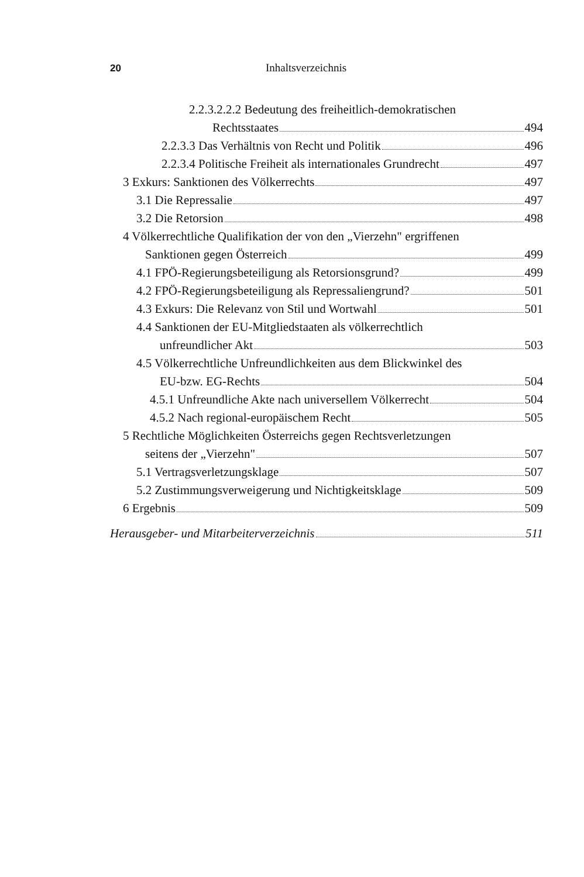20 Inhaltsverzeichnis
2.2.3.2.2.2 Bedeutung des freiheitlich-demokratischen
Rechtsstaates 494
2.2.3.3 Das Verhältnis von Recht und Politik 496
2.2.3.4 Politische Freiheit als internationales Grundrecht 497
3 Exkurs: Sanktionen des Völkerrechts 497
3.1 Die Repressalie 497
3.2 Die Retorsion 498
4 Völkerrechtliche Qualifikation der von den „Vierzehn" ergriffenen
Sanktionen gegen Österreich 499
4.1 FPÖ-Regierungsbeteiligung als Retorsionsgrund? 499
4.2 FPÖ-Regierungsbeteiligung als Repressaliengrund? 501
4.3 Exkurs: Die Relevanz von Stil und Wortwahl 501
4.4 Sanktionen der EU-Mitgliedstaaten als völkerrechtlich
unfreundlicher Akt 503
4.5 Völkerrechtliche Unfreundlichkeiten aus dem Blickwinkel des
EU-bzw. EG-Rechts 504
4.5.1 Unfreundliche Akte nach universellem Völkerrecht 504
4.5.2 Nach regional-europäischem Recht 505
5 Rechtliche Möglichkeiten Österreichs gegen Rechtsverletzungen
seitens der „Vierzehn" 507
5.1 Vertragsverletzungsklage 507
5.2 Zustimmungsverweigerung und Nichtigkeitsklage 509
6 Ergebnis 509
Herausgeber- und Mitarbeiterverzeichnis 511